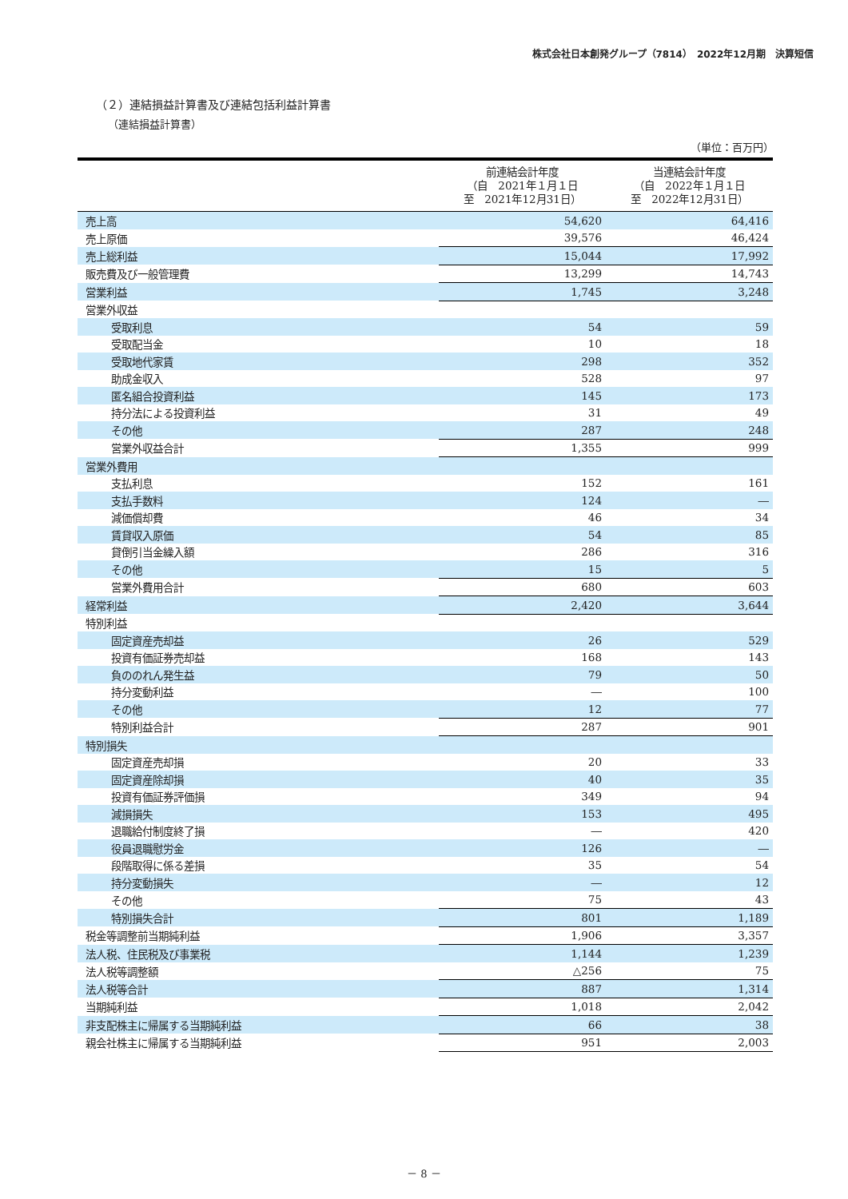株式会社日本創発グループ（7814）　2022年12月期　決算短信
（２）連結損益計算書及び連結包括利益計算書
（連結損益計算書）
（単位：百万円）
| | 前連結会計年度 （自 2021年１月１日 至 2021年12月31日） | 当連結会計年度 （自 2022年１月１日 至 2022年12月31日） |
| --- | --- | --- |
| 売上高 | 54,620 | 64,416 |
| 売上原価 | 39,576 | 46,424 |
| 売上総利益 | 15,044 | 17,992 |
| 販売費及び一般管理費 | 13,299 | 14,743 |
| 営業利益 | 1,745 | 3,248 |
| 営業外収益 | | |
| 受取利息 | 54 | 59 |
| 受取配当金 | 10 | 18 |
| 受取地代家賃 | 298 | 352 |
| 助成金収入 | 528 | 97 |
| 匿名組合投資利益 | 145 | 173 |
| 持分法による投資利益 | 31 | 49 |
| その他 | 287 | 248 |
| 営業外収益合計 | 1,355 | 999 |
| 営業外費用 | | |
| 支払利息 | 152 | 161 |
| 支払手数料 | 124 | ― |
| 減価償却費 | 46 | 34 |
| 賃貸収入原価 | 54 | 85 |
| 貸倒引当金繰入額 | 286 | 316 |
| その他 | 15 | 5 |
| 営業外費用合計 | 680 | 603 |
| 経常利益 | 2,420 | 3,644 |
| 特別利益 | | |
| 固定資産売却益 | 26 | 529 |
| 投資有価証券売却益 | 168 | 143 |
| 負ののれん発生益 | 79 | 50 |
| 持分変動利益 | ― | 100 |
| その他 | 12 | 77 |
| 特別利益合計 | 287 | 901 |
| 特別損失 | | |
| 固定資産売却損 | 20 | 33 |
| 固定資産除却損 | 40 | 35 |
| 投資有価証券評価損 | 349 | 94 |
| 減損損失 | 153 | 495 |
| 退職給付制度終了損 | ― | 420 |
| 役員退職慰労金 | 126 | ― |
| 段階取得に係る差損 | 35 | 54 |
| 持分変動損失 | ― | 12 |
| その他 | 75 | 43 |
| 特別損失合計 | 801 | 1,189 |
| 税金等調整前当期純利益 | 1,906 | 3,357 |
| 法人税、住民税及び事業税 | 1,144 | 1,239 |
| 法人税等調整額 | △256 | 75 |
| 法人税等合計 | 887 | 1,314 |
| 当期純利益 | 1,018 | 2,042 |
| 非支配株主に帰属する当期純利益 | 66 | 38 |
| 親会社株主に帰属する当期純利益 | 951 | 2,003 |
－ 8 －